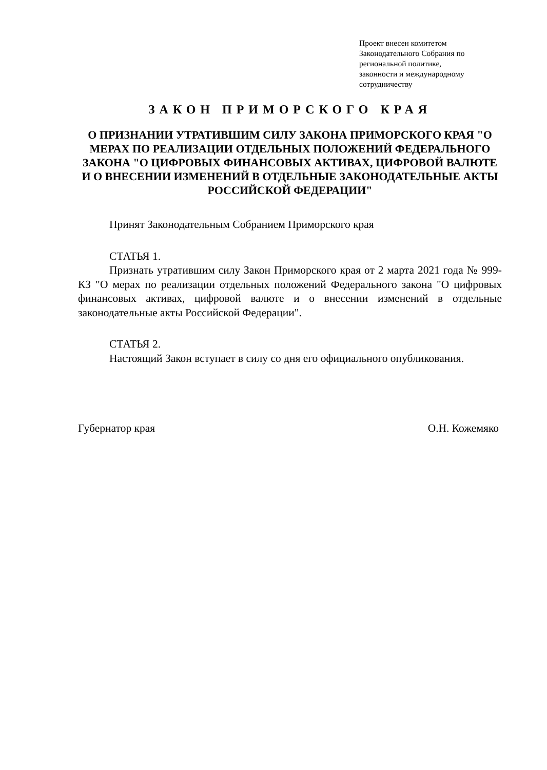Проект внесен комитетом
Законодательного Собрания по
региональной политике,
законности и международному
сотрудничеству
ЗАКОН ПРИМОРСКОГО КРАЯ
О ПРИЗНАНИИ УТРАТИВШИМ СИЛУ ЗАКОНА ПРИМОРСКОГО КРАЯ "О МЕРАХ ПО РЕАЛИЗАЦИИ ОТДЕЛЬНЫХ ПОЛОЖЕНИЙ ФЕДЕРАЛЬНОГО ЗАКОНА "О ЦИФРОВЫХ ФИНАНСОВЫХ АКТИВАХ, ЦИФРОВОЙ ВАЛЮТЕ И О ВНЕСЕНИИ ИЗМЕНЕНИЙ В ОТДЕЛЬНЫЕ ЗАКОНОДАТЕЛЬНЫЕ АКТЫ РОССИЙСКОЙ ФЕДЕРАЦИИ"
Принят Законодательным Собранием Приморского края
СТАТЬЯ 1.
Признать утратившим силу Закон Приморского края от 2 марта 2021 года № 999-КЗ "О мерах по реализации отдельных положений Федерального закона "О цифровых финансовых активах, цифровой валюте и о внесении изменений в отдельные законодательные акты Российской Федерации".
СТАТЬЯ 2.
Настоящий Закон вступает в силу со дня его официального опубликования.
Губернатор края О.Н. Кожемяко